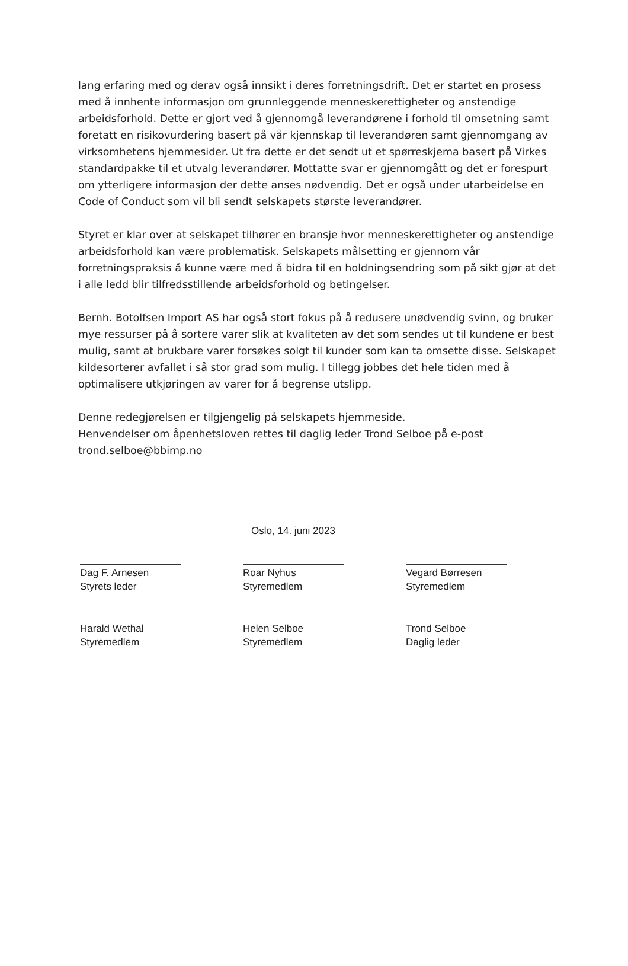lang erfaring med og derav også innsikt i deres forretningsdrift. Det er startet en prosess med å innhente informasjon om grunnleggende menneskerettigheter og anstendige arbeidsforhold. Dette er gjort ved å gjennomgå leverandørene i forhold til omsetning samt foretatt en risikovurdering basert på vår kjennskap til leverandøren samt gjennomgang av virksomhetens hjemmesider. Ut fra dette er det sendt ut et spørreskjema basert på Virkes standardpakke til et utvalg leverandører. Mottatte svar er gjennomgått og det er forespurt om ytterligere informasjon der dette anses nødvendig. Det er også under utarbeidelse en Code of Conduct som vil bli sendt selskapets største leverandører.
Styret er klar over at selskapet tilhører en bransje hvor menneskerettigheter og anstendige arbeidsforhold kan være problematisk. Selskapets målsetting er gjennom vår forretningspraksis å kunne være med å bidra til en holdningsendring som på sikt gjør at det i alle ledd blir tilfredsstillende arbeidsforhold og betingelser.
Bernh. Botolfsen Import AS har også stort fokus på å redusere unødvendig svinn, og bruker mye ressurser på å sortere varer slik at kvaliteten av det som sendes ut til kundene er best mulig, samt at brukbare varer forsøkes solgt til kunder som kan ta omsette disse. Selskapet kildesorterer avfallet i så stor grad som mulig. I tillegg jobbes det hele tiden med å optimalisere utkjøringen av varer for å begrense utslipp.
Denne redegjørelsen er tilgjengelig på selskapets hjemmeside.
Henvendelser om åpenhetsloven rettes til daglig leder Trond Selboe på e-post trond.selboe@bbimp.no
Oslo, 14. juni 2023
Dag F. Arnesen
Styrets leder
Roar Nyhus
Styremedlem
Vegard Børresen
Styremedlem
Harald Wethal
Styremedlem
Helen Selboe
Styremedlem
Trond Selboe
Daglig leder